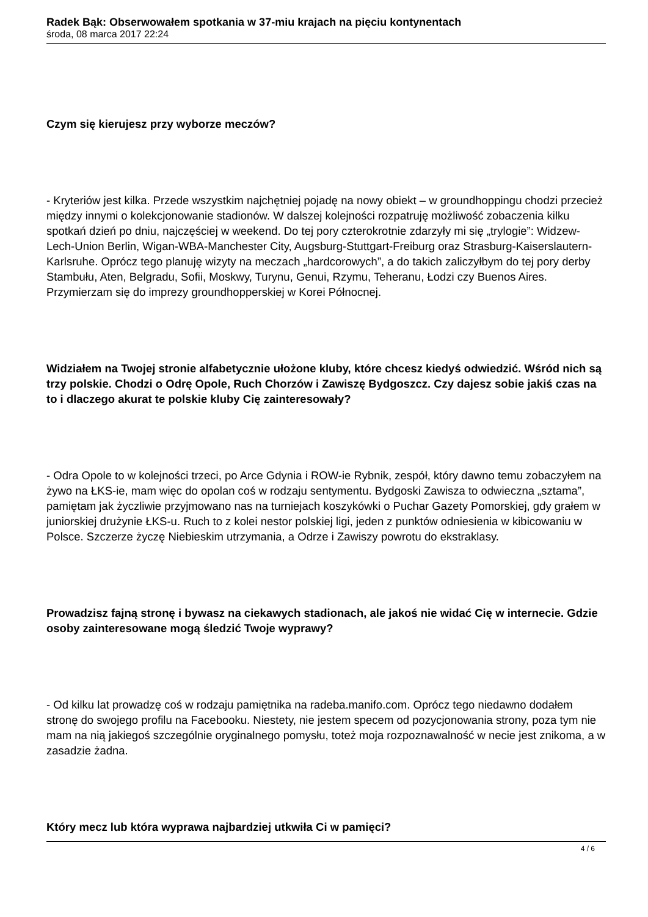Radek Bąk: Obserwowałem spotkania w 37-miu krajach na pięciu kontynentach
środa, 08 marca 2017 22:24
Czym się kierujesz przy wyborze meczów?
- Kryteriów jest kilka. Przede wszystkim najchętniej pojadę na nowy obiekt – w groundhoppingu chodzi przecież między innymi o kolekcjonowanie stadionów. W dalszej kolejności rozpatruję możliwość zobaczenia kilku spotkań dzień po dniu, najczęściej w weekend. Do tej pory czterokrotnie zdarzyły mi się „trylogie”: Widzew-Lech-Union Berlin, Wigan-WBA-Manchester City, Augsburg-Stuttgart-Freiburg oraz Strasburg-Kaiserslautern-Karlsruhe. Oprócz tego planuję wizyty na meczach „hardcorowych”, a do takich zaliczyłbym do tej pory derby Stambułu, Aten, Belgradu, Sofii, Moskwy, Turynu, Genui, Rzymu, Teheranu, Łodzi czy Buenos Aires. Przymierzam się do imprezy groundhopperskiej w Korei Północnej.
Widziałem na Twojej stronie alfabetycznie ułożone kluby, które chcesz kiedyś odwiedzić. Wśród nich są trzy polskie. Chodzi o Odrę Opole, Ruch Chorzów i Zawiszę Bydgoszcz. Czy dajesz sobie jakiś czas na to i dlaczego akurat te polskie kluby Cię zainteresowały?
- Odra Opole to w kolejności trzeci, po Arce Gdynia i ROW-ie Rybnik, zespół, który dawno temu zobaczyłem na żywo na ŁKS-ie, mam więc do opolan coś w rodzaju sentymentu. Bydgoski Zawisza to odwieczna „sztama”, pamiętam jak życzliwie przyjmowano nas na turniejach koszykówki o Puchar Gazety Pomorskiej, gdy grałem w juniorskiej drużynie ŁKS-u. Ruch to z kolei nestor polskiej ligi, jeden z punktów odniesienia w kibicowaniu w Polsce. Szczerze życzę Niebieskim utrzymania, a Odrze i Zawiszy powrotu do ekstraklasy.
Prowadzisz fajną stronę i bywasz na ciekawych stadionach, ale jakoś nie widać Cię w internecie. Gdzie osoby zainteresowane mogą śledzić Twoje wyprawy?
- Od kilku lat prowadzę coś w rodzaju pamiętnika na radeba.manifo.com. Oprócz tego niedawno dodałem stronę do swojego profilu na Facebooku. Niestety, nie jestem specem od pozycjonowania strony, poza tym nie mam na nią jakiegoś szczególnie oryginalnego pomysłu, toteż moja rozpoznawalność w necie jest znikoma, a w zasadzie żadna.
Który mecz lub która wyprawa najbardziej utkwiła Ci w pamięci?
4 / 6